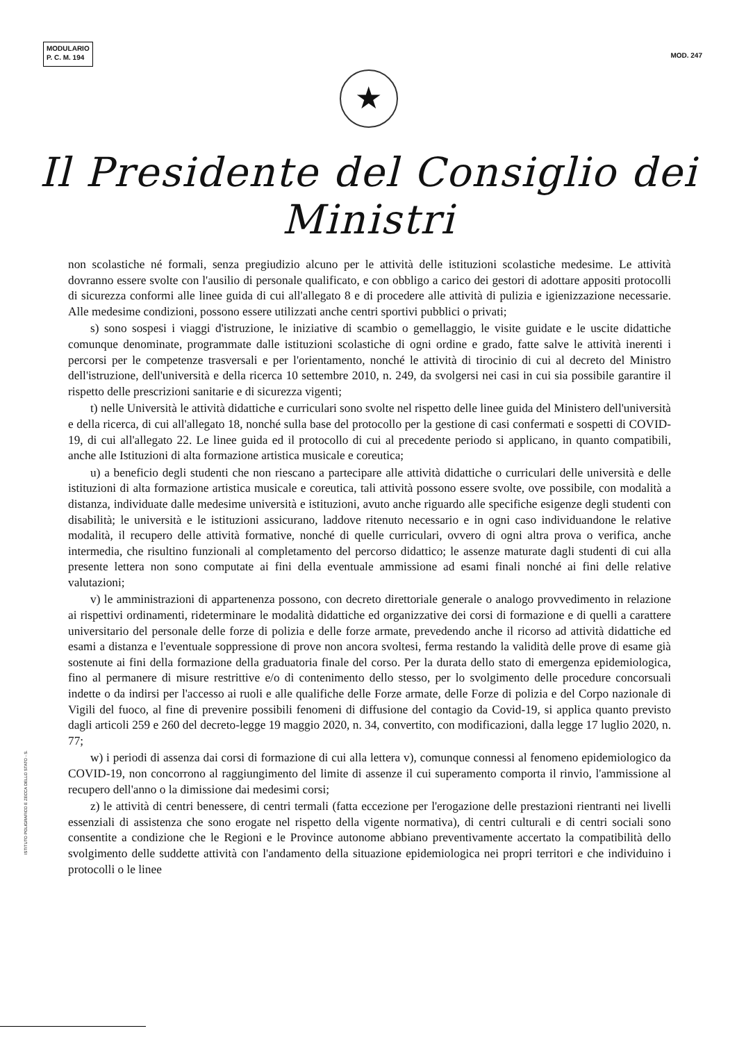MODULARIO
P. C. M. 194
MOD. 247
★
Il Presidente del Consiglio dei Ministri
non scolastiche né formali, senza pregiudizio alcuno per le attività delle istituzioni scolastiche medesime. Le attività dovranno essere svolte con l'ausilio di personale qualificato, e con obbligo a carico dei gestori di adottare appositi protocolli di sicurezza conformi alle linee guida di cui all'allegato 8 e di procedere alle attività di pulizia e igienizzazione necessarie. Alle medesime condizioni, possono essere utilizzati anche centri sportivi pubblici o privati;
s) sono sospesi i viaggi d'istruzione, le iniziative di scambio o gemellaggio, le visite guidate e le uscite didattiche comunque denominate, programmate dalle istituzioni scolastiche di ogni ordine e grado, fatte salve le attività inerenti i percorsi per le competenze trasversali e per l'orientamento, nonché le attività di tirocinio di cui al decreto del Ministro dell'istruzione, dell'università e della ricerca 10 settembre 2010, n. 249, da svolgersi nei casi in cui sia possibile garantire il rispetto delle prescrizioni sanitarie e di sicurezza vigenti;
t) nelle Università le attività didattiche e curriculari sono svolte nel rispetto delle linee guida del Ministero dell'università e della ricerca, di cui all'allegato 18, nonché sulla base del protocollo per la gestione di casi confermati e sospetti di COVID-19, di cui all'allegato 22. Le linee guida ed il protocollo di cui al precedente periodo si applicano, in quanto compatibili, anche alle Istituzioni di alta formazione artistica musicale e coreutica;
u) a beneficio degli studenti che non riescano a partecipare alle attività didattiche o curriculari delle università e delle istituzioni di alta formazione artistica musicale e coreutica, tali attività possono essere svolte, ove possibile, con modalità a distanza, individuate dalle medesime università e istituzioni, avuto anche riguardo alle specifiche esigenze degli studenti con disabilità; le università e le istituzioni assicurano, laddove ritenuto necessario e in ogni caso individuandone le relative modalità, il recupero delle attività formative, nonché di quelle curriculari, ovvero di ogni altra prova o verifica, anche intermedia, che risultino funzionali al completamento del percorso didattico; le assenze maturate dagli studenti di cui alla presente lettera non sono computate ai fini della eventuale ammissione ad esami finali nonché ai fini delle relative valutazioni;
v) le amministrazioni di appartenenza possono, con decreto direttoriale generale o analogo provvedimento in relazione ai rispettivi ordinamenti, rideterminare le modalità didattiche ed organizzative dei corsi di formazione e di quelli a carattere universitario del personale delle forze di polizia e delle forze armate, prevedendo anche il ricorso ad attività didattiche ed esami a distanza e l'eventuale soppressione di prove non ancora svoltesi, ferma restando la validità delle prove di esame già sostenute ai fini della formazione della graduatoria finale del corso. Per la durata dello stato di emergenza epidemiologica, fino al permanere di misure restrittive e/o di contenimento dello stesso, per lo svolgimento delle procedure concorsuali indette o da indirsi per l'accesso ai ruoli e alle qualifiche delle Forze armate, delle Forze di polizia e del Corpo nazionale di Vigili del fuoco, al fine di prevenire possibili fenomeni di diffusione del contagio da Covid-19, si applica quanto previsto dagli articoli 259 e 260 del decreto-legge 19 maggio 2020, n. 34, convertito, con modificazioni, dalla legge 17 luglio 2020, n. 77;
w) i periodi di assenza dai corsi di formazione di cui alla lettera v), comunque connessi al fenomeno epidemiologico da COVID-19, non concorrono al raggiungimento del limite di assenze il cui superamento comporta il rinvio, l'ammissione al recupero dell'anno o la dimissione dai medesimi corsi;
z) le attività di centri benessere, di centri termali (fatta eccezione per l'erogazione delle prestazioni rientranti nei livelli essenziali di assistenza che sono erogate nel rispetto della vigente normativa), di centri culturali e di centri sociali sono consentite a condizione che le Regioni e le Province autonome abbiano preventivamente accertato la compatibilità dello svolgimento delle suddette attività con l'andamento della situazione epidemiologica nei propri territori e che individuino i protocolli o le linee
ISTITUTO POLIGRAFICO E ZECCA DELLO STATO - S.